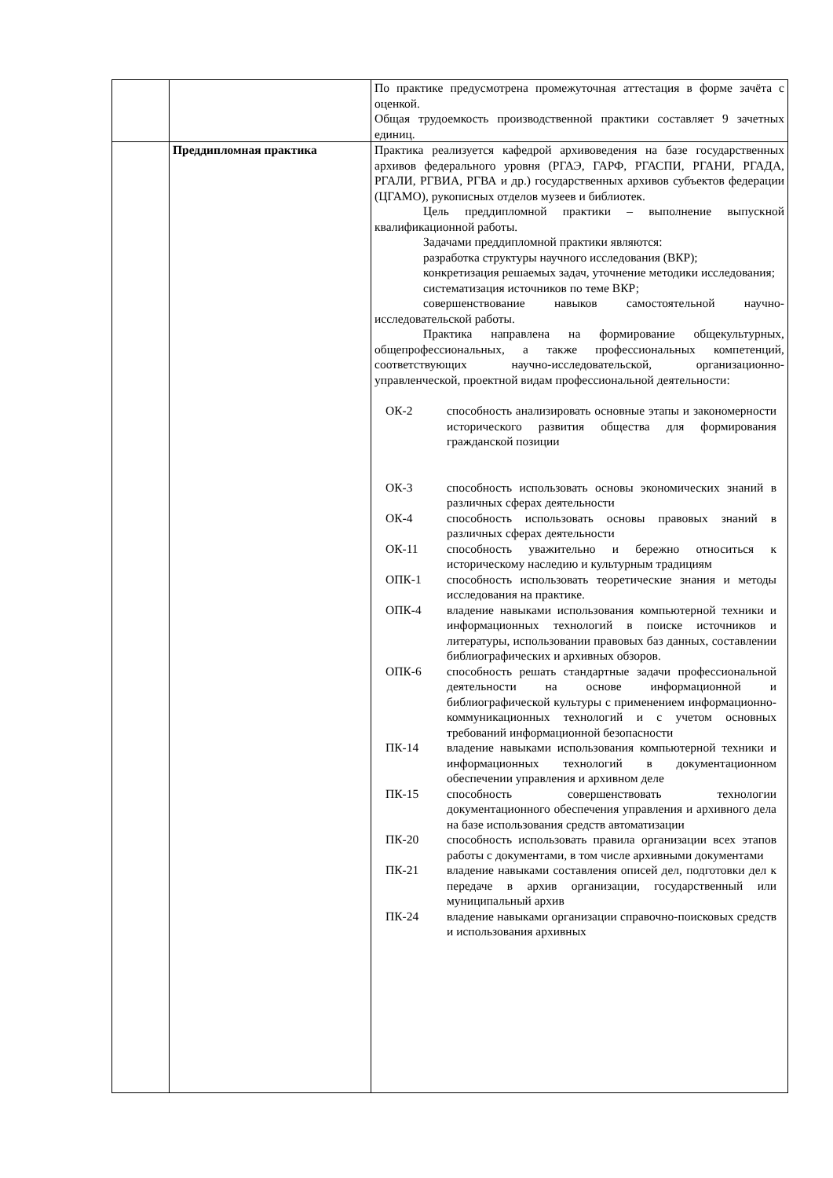| | | По практике предусмотрена промежуточная аттестация в форме зачёта с оценкой. Общая трудоемкость производственной практики составляет 9 зачетных единиц. |
| | Преддипломная практика | Практика реализуется кафедрой архивоведения на базе государственных архивов федерального уровня (РГАЭ, ГАРФ, РГАСПИ, РГАНИ, РГАДА, РГАЛИ, РГВИА, РГВА и др.) государственных архивов субъектов федерации (ЦГАМО), рукописных отделов музеев и библиотек. Цель преддипломной практики – выполнение выпускной квалификационной работы. Задачами преддипломной практики являются: разработка структуры научного исследования (ВКР); конкретизация решаемых задач, уточнение методики исследования; систематизация источников по теме ВКР; совершенствование навыков самостоятельной научно-исследовательской работы. Практика направлена на формирование общекультурных, общепрофессиональных, а также профессиональных компетенций, соответствующих научно-исследовательской, организационно-управленческой, проектной видам профессиональной деятельности: / ОК-2 / способность анализировать основные этапы и закономерности исторического развития общества для формирования гражданской позиции / / ОК-3 / способность использовать основы экономических знаний в различных сферах деятельности / / ОК-4 / способность использовать основы правовых знаний в различных сферах деятельности / / ОК-11 / способность уважительно и бережно относиться к историческому наследию и культурным традициям / / ОПК-1 / способность использовать теоретические знания и методы исследования на практике. / / ОПК-4 / владение навыками использования компьютерной техники и информационных технологий в поиске источников и литературы, использовании правовых баз данных, составлении библиографических и архивных обзоров. / / ОПК-6 / способность решать стандартные задачи профессиональной деятельности на основе информационной и библиографической культуры с применением информационно-коммуникационных технологий и с учетом основных требований информационной безопасности / / ПК-14 / владение навыками использования компьютерной техники и информационных технологий в документационном обеспечении управления и архивном деле / / ПК-15 / способность совершенствовать технологии документационного обеспечения управления и архивного дела на базе использования средств автоматизации / / ПК-20 / способность использовать правила организации всех этапов работы с документами, в том числе архивными документами / / ПК-21 / владение навыками составления описей дел, подготовки дел к передаче в архив организации, государственный или муниципальный архив / / ПК-24 / владение навыками организации справочно-поисковых средств и использования архивных / |